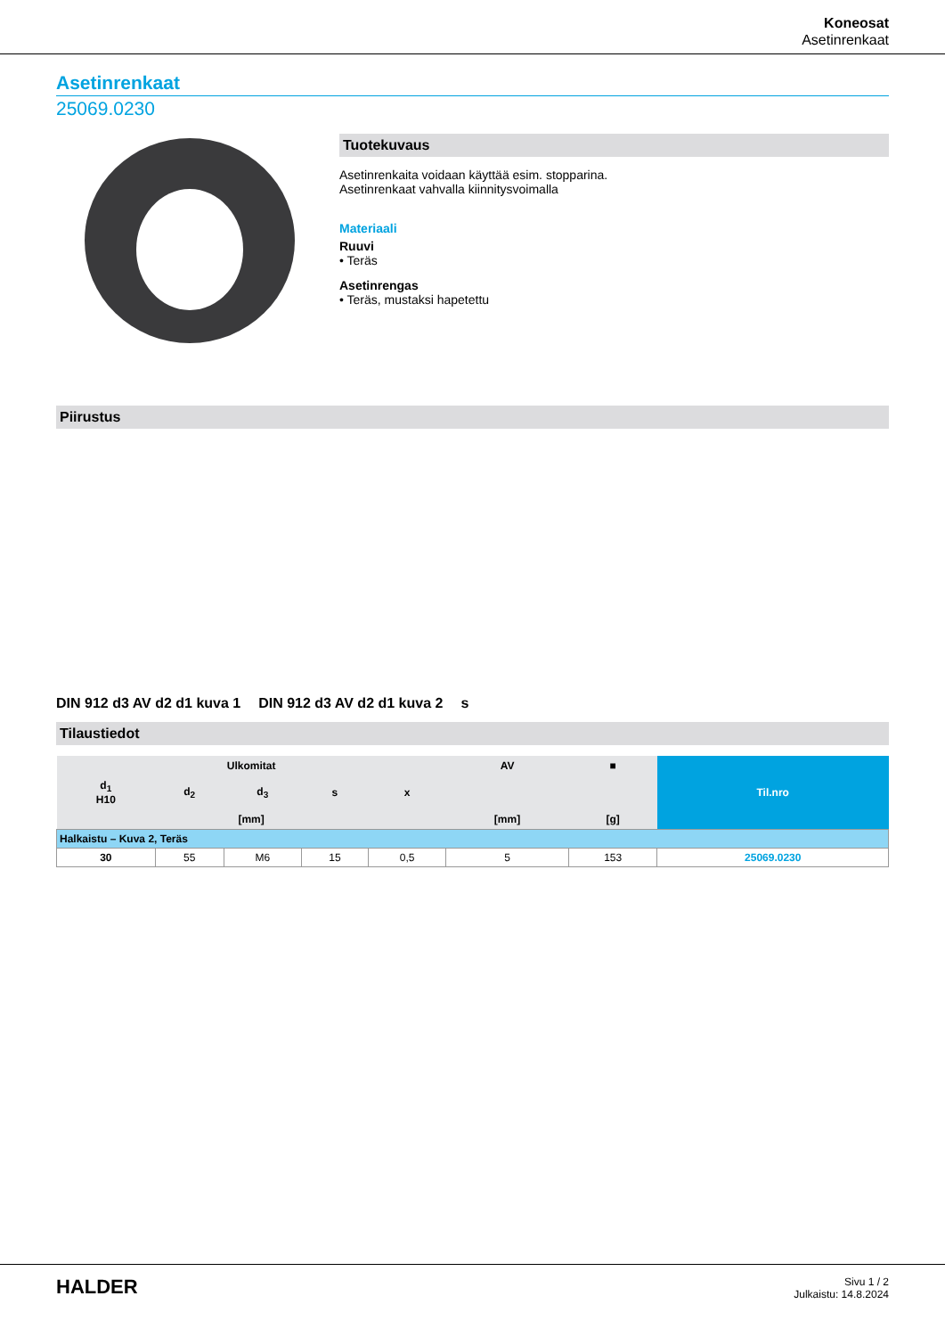Koneosat
Asetinrenkaat
Asetinrenkaat
25069.0230
Tuotekuvaus
Asetinrenkaita voidaan käyttää esim. stopparina.
Asetinrenkaat vahvalla kiinnitysvoimalla
Materiaali
Ruuvi
• Teräs
Asetinrengas
• Teräs, mustaksi hapetettu
Piirustus
DIN 912 d3 AV d2 d1 kuva 1 DIN 912 d3 AV d2 d1 kuva 2 s
Tilaustiedot
| Ulkomitat | | | | | AV | ■ | Til.nro |
| --- | --- | --- | --- | --- | --- | --- | --- |
| d<sub>1</sub> H10 | d<sub>2</sub> | d<sub>3</sub> | s | x | | | |
| [mm] | | | | | [mm] | [g] | |
| Halkaistu – Kuva 2, Teräs | | | | | | | |
| 30 | 55 | M6 | 15 | 0,5 | 5 | 153 | 25069.0230 |
HALDER
Sivu 1 / 2
Julkaistu: 14.8.2024